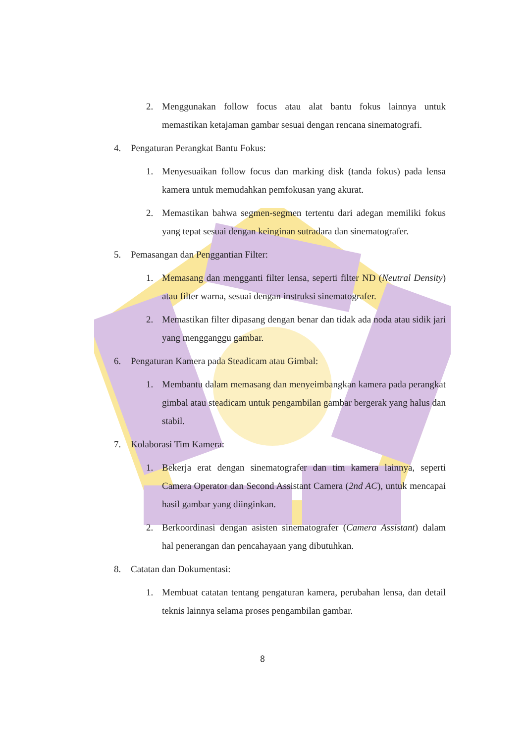2. Menggunakan follow focus atau alat bantu fokus lainnya untuk memastikan ketajaman gambar sesuai dengan rencana sinematografi.
4. Pengaturan Perangkat Bantu Fokus:
1. Menyesuaikan follow focus dan marking disk (tanda fokus) pada lensa kamera untuk memudahkan pemfokusan yang akurat.
2. Memastikan bahwa segmen-segmen tertentu dari adegan memiliki fokus yang tepat sesuai dengan keinginan sutradara dan sinematografer.
5. Pemasangan dan Penggantian Filter:
1. Memasang dan mengganti filter lensa, seperti filter ND (Neutral Density) atau filter warna, sesuai dengan instruksi sinematografer.
2. Memastikan filter dipasang dengan benar dan tidak ada noda atau sidik jari yang mengganggu gambar.
6. Pengaturan Kamera pada Steadicam atau Gimbal:
1. Membantu dalam memasang dan menyeimbangkan kamera pada perangkat gimbal atau steadicam untuk pengambilan gambar bergerak yang halus dan stabil.
7. Kolaborasi Tim Kamera:
1. Bekerja erat dengan sinematografer dan tim kamera lainnya, seperti Camera Operator dan Second Assistant Camera (2nd AC), untuk mencapai hasil gambar yang diinginkan.
2. Berkoordinasi dengan asisten sinematografer (Camera Assistant) dalam hal penerangan dan pencahayaan yang dibutuhkan.
8. Catatan dan Dokumentasi:
1. Membuat catatan tentang pengaturan kamera, perubahan lensa, dan detail teknis lainnya selama proses pengambilan gambar.
8